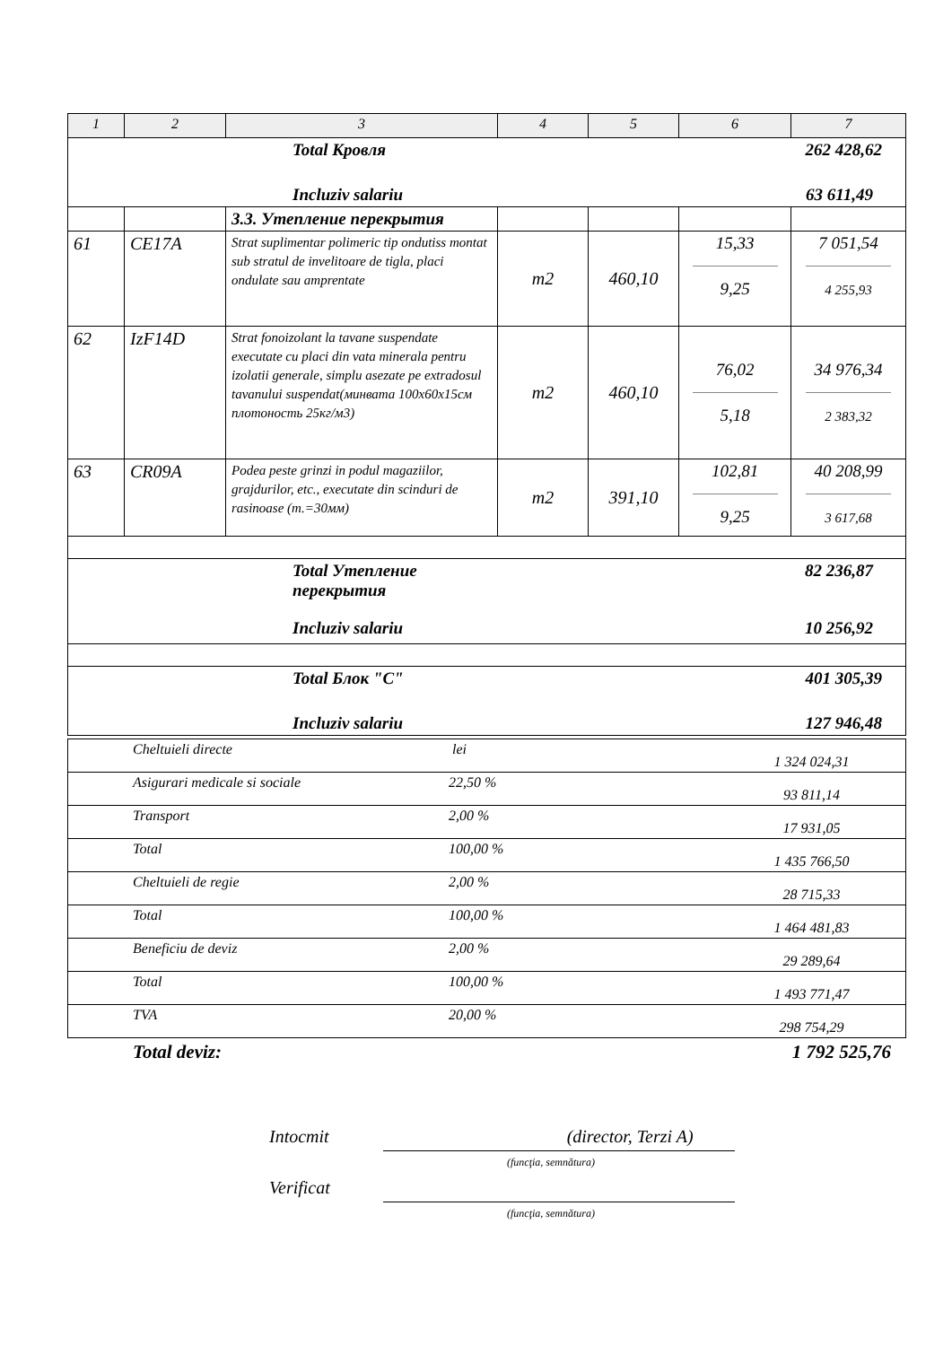| 1 | 2 | 3 | 4 | 5 | 6 | 7 |
| --- | --- | --- | --- | --- | --- | --- |
| Total Кровля 262 428,62 Incluziv salariu 63 611,49 | | | | | | |
| | | 3.3. Утепление перекрытия | | | | |
| 61 | CE17A | Strat suplimentar polimeric tip ondutiss montat sub stratul de invelitoare de tigla, placi ondulate sau amprentate | m2 | 460,10 | 15,33 9,25 | 7 051,54 4 255,93 |
| 62 | IzF14D | Strat fonoizolant la tavane suspendate executate cu placi din vata minerala pentru izolatii generale, simplu asezate pe extradosul tavanului suspendat(минвата 100x60x15см плотоность 25кг/м3) | m2 | 460,10 | 76,02 5,18 | 34 976,34 2 383,32 |
| 63 | CR09A | Podea peste grinzi in podul magaziilor, grajdurilor, etc., executate din scinduri de rasinoase (т.=30мм) | m2 | 391,10 | 102,81 9,25 | 40 208,99 3 617,68 |
| Total Утепление перекрытия 82 236,87 Incluziv salariu 10 256,92 | | | | | | |
| Total Блок "C" 401 305,39 Incluziv salariu 127 946,48 | | | | | | |
| Cheltuieli directe | lei | 1 324 024,31 |
| Asigurari medicale si sociale | 22,50 % | 93 811,14 |
| Transport | 2,00 % | 17 931,05 |
| Total | 100,00 % | 1 435 766,50 |
| Cheltuieli de regie | 2,00 % | 28 715,33 |
| Total | 100,00 % | 1 464 481,83 |
| Beneficiu de deviz | 2,00 % | 29 289,64 |
| Total | 100,00 % | 1 493 771,47 |
| TVA | 20,00 % | 298 754,29 |
Total deviz: 1 792 525,76
Intocmit (director, Terzi A)
(funcţia, semnătura)
Verificat
(funcţia, semnătura)